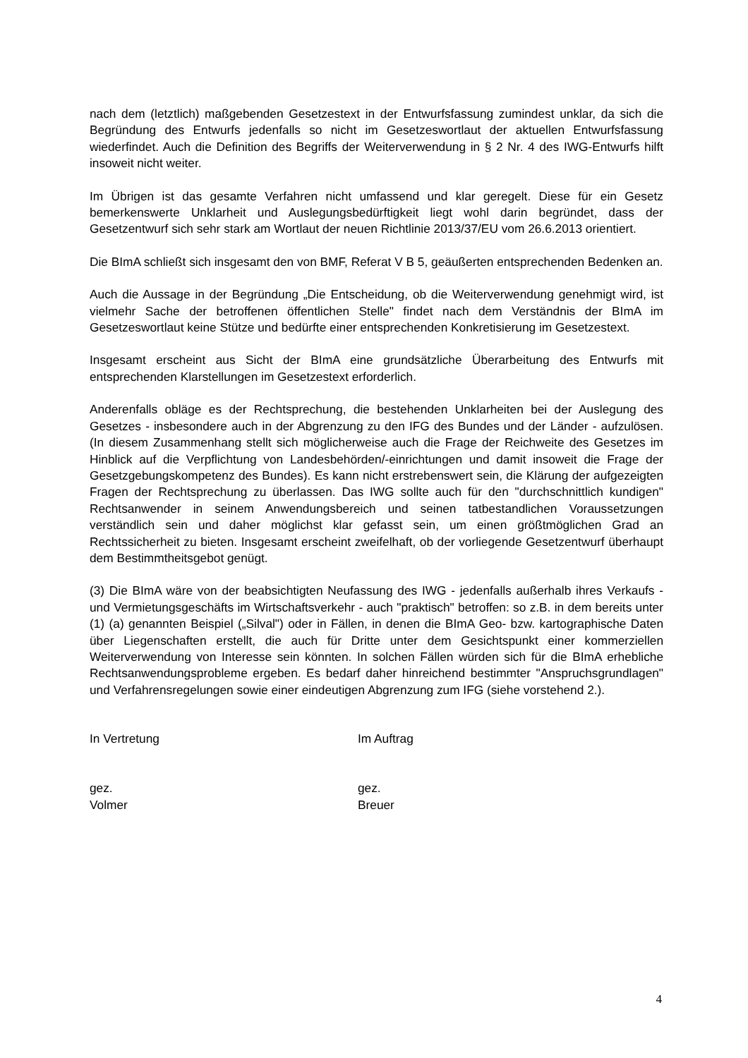nach dem (letztlich) maßgebenden Gesetzestext in der Entwurfsfassung zumindest unklar, da sich die Begründung des Entwurfs jedenfalls so nicht im Gesetzeswortlaut der aktuellen Entwurfsfassung wiederfindet. Auch die Definition des Begriffs der Weiterverwendung in § 2 Nr. 4 des IWG-Entwurfs hilft insoweit nicht weiter.
Im Übrigen ist das gesamte Verfahren nicht umfassend und klar geregelt. Diese für ein Gesetz bemerkenswerte Unklarheit und Auslegungsbedürftigkeit liegt wohl darin begründet, dass der Gesetzentwurf sich sehr stark am Wortlaut der neuen Richtlinie 2013/37/EU vom 26.6.2013 orientiert.
Die BImA schließt sich insgesamt den von BMF, Referat V B 5, geäußerten entsprechenden Bedenken an.
Auch die Aussage in der Begründung „Die Entscheidung, ob die Weiterverwendung genehmigt wird, ist vielmehr Sache der betroffenen öffentlichen Stelle" findet nach dem Verständnis der BImA im Gesetzeswortlaut keine Stütze und bedürfte einer entsprechenden Konkretisierung im Gesetzestext.
Insgesamt erscheint aus Sicht der BImA eine grundsätzliche Überarbeitung des Entwurfs mit entsprechenden Klarstellungen im Gesetzestext erforderlich.
Anderenfalls obläge es der Rechtsprechung, die bestehenden Unklarheiten bei der Auslegung des Gesetzes - insbesondere auch in der Abgrenzung zu den IFG des Bundes und der Länder - aufzulösen. (In diesem Zusammenhang stellt sich möglicherweise auch die Frage der Reichweite des Gesetzes im Hinblick auf die Verpflichtung von Landesbehörden/-einrichtungen und damit insoweit die Frage der Gesetzgebungskompetenz des Bundes). Es kann nicht erstrebenswert sein, die Klärung der aufgezeigten Fragen der Rechtsprechung zu überlassen. Das IWG sollte auch für den "durchschnittlich kundigen" Rechtsanwender in seinem Anwendungsbereich und seinen tatbestandlichen Voraussetzungen verständlich sein und daher möglichst klar gefasst sein, um einen größtmöglichen Grad an Rechtssicherheit zu bieten. Insgesamt erscheint zweifelhaft, ob der vorliegende Gesetzentwurf überhaupt dem Bestimmtheitsgebot genügt.
(3) Die BImA wäre von der beabsichtigten Neufassung des IWG - jedenfalls außerhalb ihres Verkaufs - und Vermietungsgeschäfts im Wirtschaftsverkehr - auch "praktisch" betroffen: so z.B. in dem bereits unter (1) (a) genannten Beispiel („Silval") oder in Fällen, in denen die BImA Geo- bzw. kartographische Daten über Liegenschaften erstellt, die auch für Dritte unter dem Gesichtspunkt einer kommerziellen Weiterverwendung von Interesse sein könnten. In solchen Fällen würden sich für die BImA erhebliche Rechtsanwendungsprobleme ergeben. Es bedarf daher hinreichend bestimmter "Anspruchsgrundlagen" und Verfahrensregelungen sowie einer eindeutigen Abgrenzung zum IFG (siehe vorstehend 2.).
In Vertretung
gez.
Volmer
Im Auftrag
gez.
Breuer
4